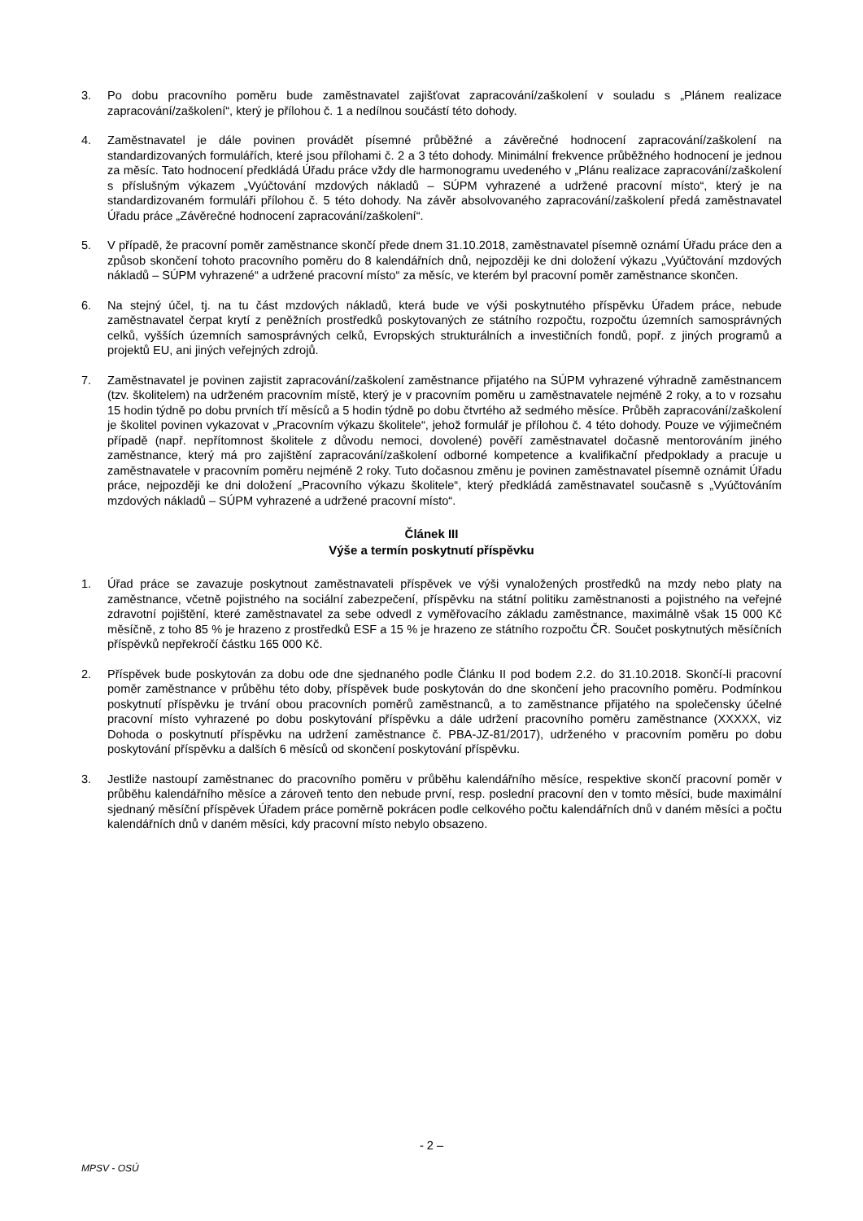3. Po dobu pracovního poměru bude zaměstnavatel zajišťovat zapracování/zaškolení v souladu s „Plánem realizace zapracování/zaškolení“, který je přílohou č. 1 a nedílnou součástí této dohody.
4. Zaměstnavatel je dále povinen provádět písemné průběžné a závěrečné hodnocení zapracování/zaškolení na standardizovaných formulářích, které jsou přílohami č. 2 a 3 této dohody. Minimální frekvence průběžného hodnocení je jednou za měsíc. Tato hodnocení předkládá Úřadu práce vždy dle harmonogramu uvedeného v „Plánu realizace zapracování/zaškolení s příslušným výkazem „Vyúčtování mzdových nákladů – SÚPM vyhrazené a udržené pracovní místo“, který je na standardizovaném formuláři přílohou č. 5 této dohody. Na závěr absolvovaného zapracování/zaškolení předá zaměstnavatel Úřadu práce „Závěrečné hodnocení zapracování/zaškolení“.
5. V případě, že pracovní poměr zaměstnance skončí přede dnem 31.10.2018, zaměstnavatel písemně oznámí Úřadu práce den a způsob skončení tohoto pracovního poměru do 8 kalendářních dnů, nejpozději ke dni doložení výkazu „Vyúčtování mzdových nákladů – SÚPM vyhrazené“ a udržené pracovní místo“ za měsíc, ve kterém byl pracovní poměr zaměstnance skončen.
6. Na stejný účel, tj. na tu část mzdových nákladů, která bude ve výši poskytnutého příspěvku Úřadem práce, nebude zaměstnavatel čerpat krytí z peněžních prostředků poskytovaných ze státního rozpočtu, rozpočtu územních samosprávných celků, vyšších územních samosprávných celků, Evropských strukturálních a investičních fondů, popř. z jiných programů a projektů EU, ani jiných veřejných zdrojů.
7. Zaměstnavatel je povinen zajistit zapracování/zaškolení zaměstnance přijatého na SÚPM vyhrazené výhradně zaměstnancem (tzv. školitelem) na udrženém pracovním místě, který je v pracovním poměru u zaměstnavatele nejméně 2 roky, a to v rozsahu 15 hodin týdně po dobu prvních tří měsíců a 5 hodin týdně po dobu čtvrtého až sedmého měsíce. Průběh zapracování/zaškolení je školitel povinen vykazovat v „Pracovním výkazu školitele“, jehož formulář je přílohou č. 4 této dohody. Pouze ve výjimečném případě (např. nepřítomnost školitele z důvodu nemoci, dovolené) pověří zaměstnavatel dočasně mentorováním jiného zaměstnance, který má pro zajištění zapracování/zaškolení odborné kompetence a kvalifikační předpoklady a pracuje u zaměstnavatele v pracovním poměru nejméně 2 roky. Tuto dočasnou změnu je povinen zaměstnavatel písemně oznámit Úřadu práce, nejpozději ke dni doložení „Pracovního výkazu školitele“, který předkládá zaměstnavatel současně s „Vyúčtováním mzdových nákladů – SÚPM vyhrazené a udržené pracovní místo“.
Článek III
Výše a termín poskytnutí příspěvku
1. Úřad práce se zavazuje poskytnout zaměstnavateli příspěvek ve výši vynaložených prostředků na mzdy nebo platy na zaměstnance, včetně pojistného na sociální zabezpečení, příspěvku na státní politiku zaměstnanosti a pojistného na veřejné zdravotní pojištění, které zaměstnavatel za sebe odvedl z vyměřovacího základu zaměstnance, maximálně však 15 000 Kč měsíčně, z toho 85 % je hrazeno z prostředků ESF a 15 % je hrazeno ze státního rozpočtu ČR. Součet poskytnutých měsíčních příspěvků nepřekročí částku 165 000 Kč.
2. Příspěvek bude poskytován za dobu ode dne sjednaného podle Článku II pod bodem 2.2. do 31.10.2018. Skončí-li pracovní poměr zaměstnance v průběhu této doby, příspěvek bude poskytován do dne skončení jeho pracovního poměru. Podmínkou poskytnutí příspěvku je trvání obou pracovních poměrů zaměstnanců, a to zaměstnance přijatého na společensky účelné pracovní místo vyhrazené po dobu poskytování příspěvku a dále udržení pracovního poměru zaměstnance (XXXXX, viz Dohoda o poskytnutí příspěvku na udržení zaměstnance č. PBA-JZ-81/2017), udrženého v pracovním poměru po dobu poskytování příspěvku a dalších 6 měsíců od skončení poskytování příspěvku.
3. Jestliže nastoupí zaměstnanec do pracovního poměru v průběhu kalendářního měsíce, respektive skončí pracovní poměr v průběhu kalendářního měsíce a zároveň tento den nebude první, resp. poslední pracovní den v tomto měsíci, bude maximální sjednaný měsíční příspěvek Úřadem práce poměrně pokrácen podle celkového počtu kalendářních dnů v daném měsíci a počtu kalendářních dnů v daném měsíci, kdy pracovní místo nebylo obsazeno.
- 2 –
MPSV - OSÚ